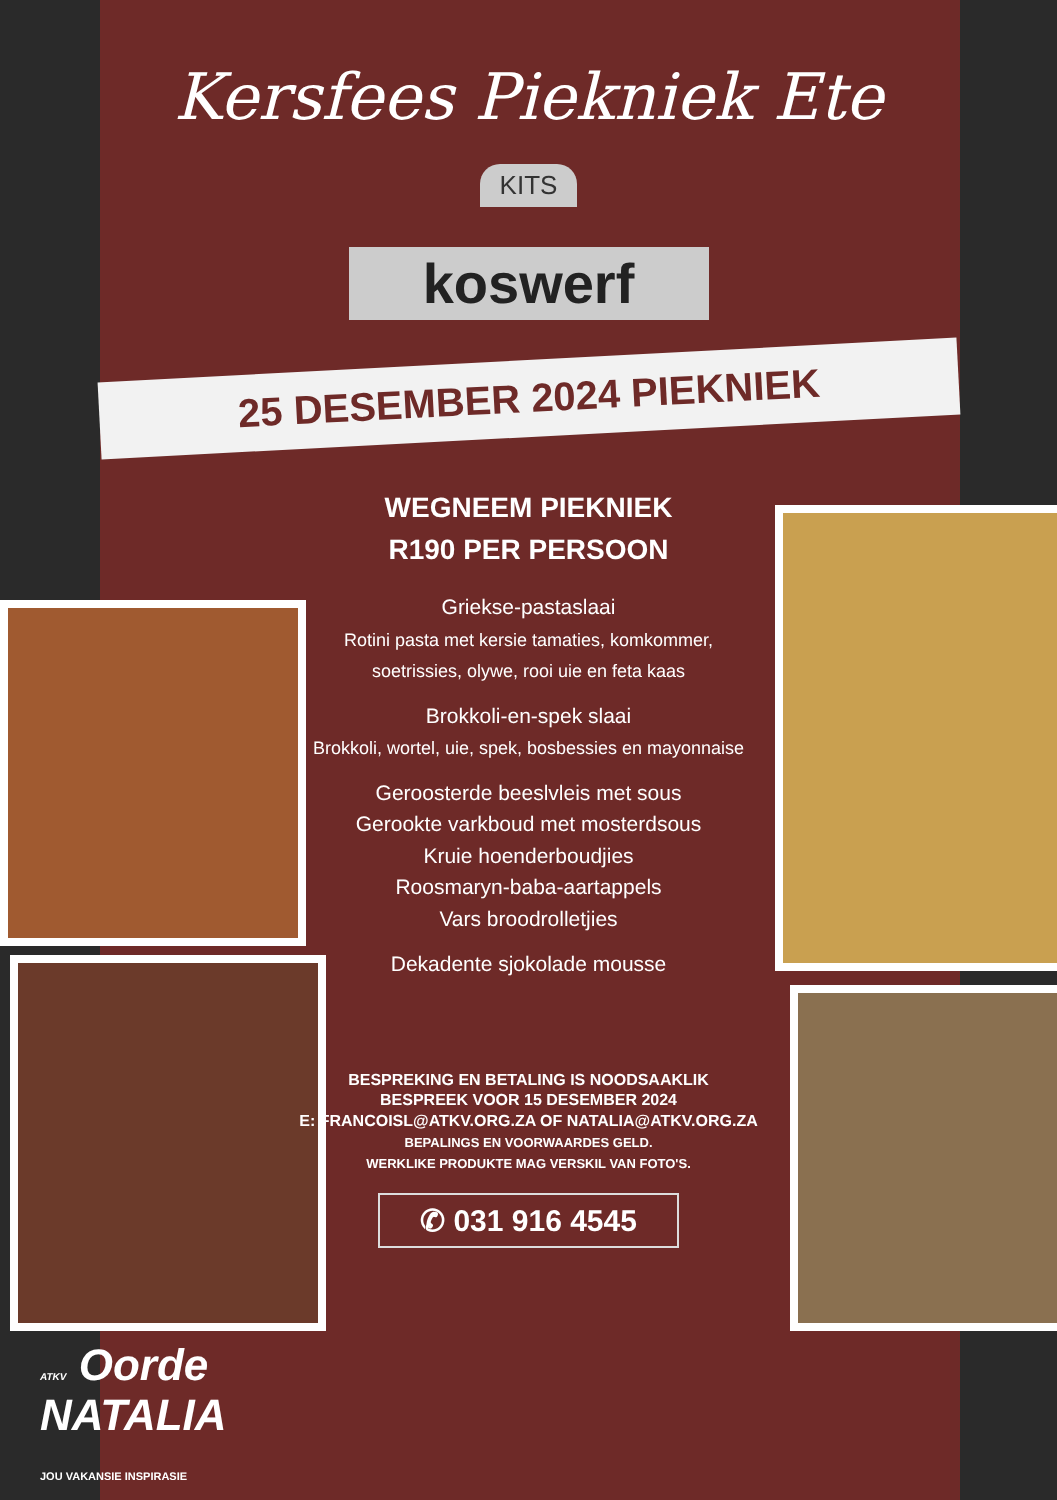Kersfees Piekniek Ete
KITS
koswerf
25 DESEMBER 2024 PIEKNIEK
WEGNEEM PIEKNIEK
R190 PER PERSOON
Griekse-pastaslaai
Rotini pasta met kersie tamaties, komkommer, soetrissies, olywe, rooi uie en feta kaas
Brokkoli-en-spek slaai
Brokkoli, wortel, uie, spek, bosbessies en mayonnaise
Geroosterde beeslvleis met sous
Gerookte varkboud met mosterdsous
Kruie hoenderboudjies
Roosmaryn-baba-aartappels
Vars broodrolletjies
Dekadente sjokolade mousse
BESPREKING EN BETALING IS NOODSAAKLIK
BESPREEK VOOR 15 DESEMBER 2024
E: FRANCOISL@ATKV.ORG.ZA OF NATALIA@ATKV.ORG.ZA
BEPALINGS EN VOORWAARDES GELD.
WERKLIKE PRODUKTE MAG VERSKIL VAN FOTO'S.
✆ 031 916 4545
ATKV Oorde
NATALIA
JOU VAKANSIE INSPIRASIE